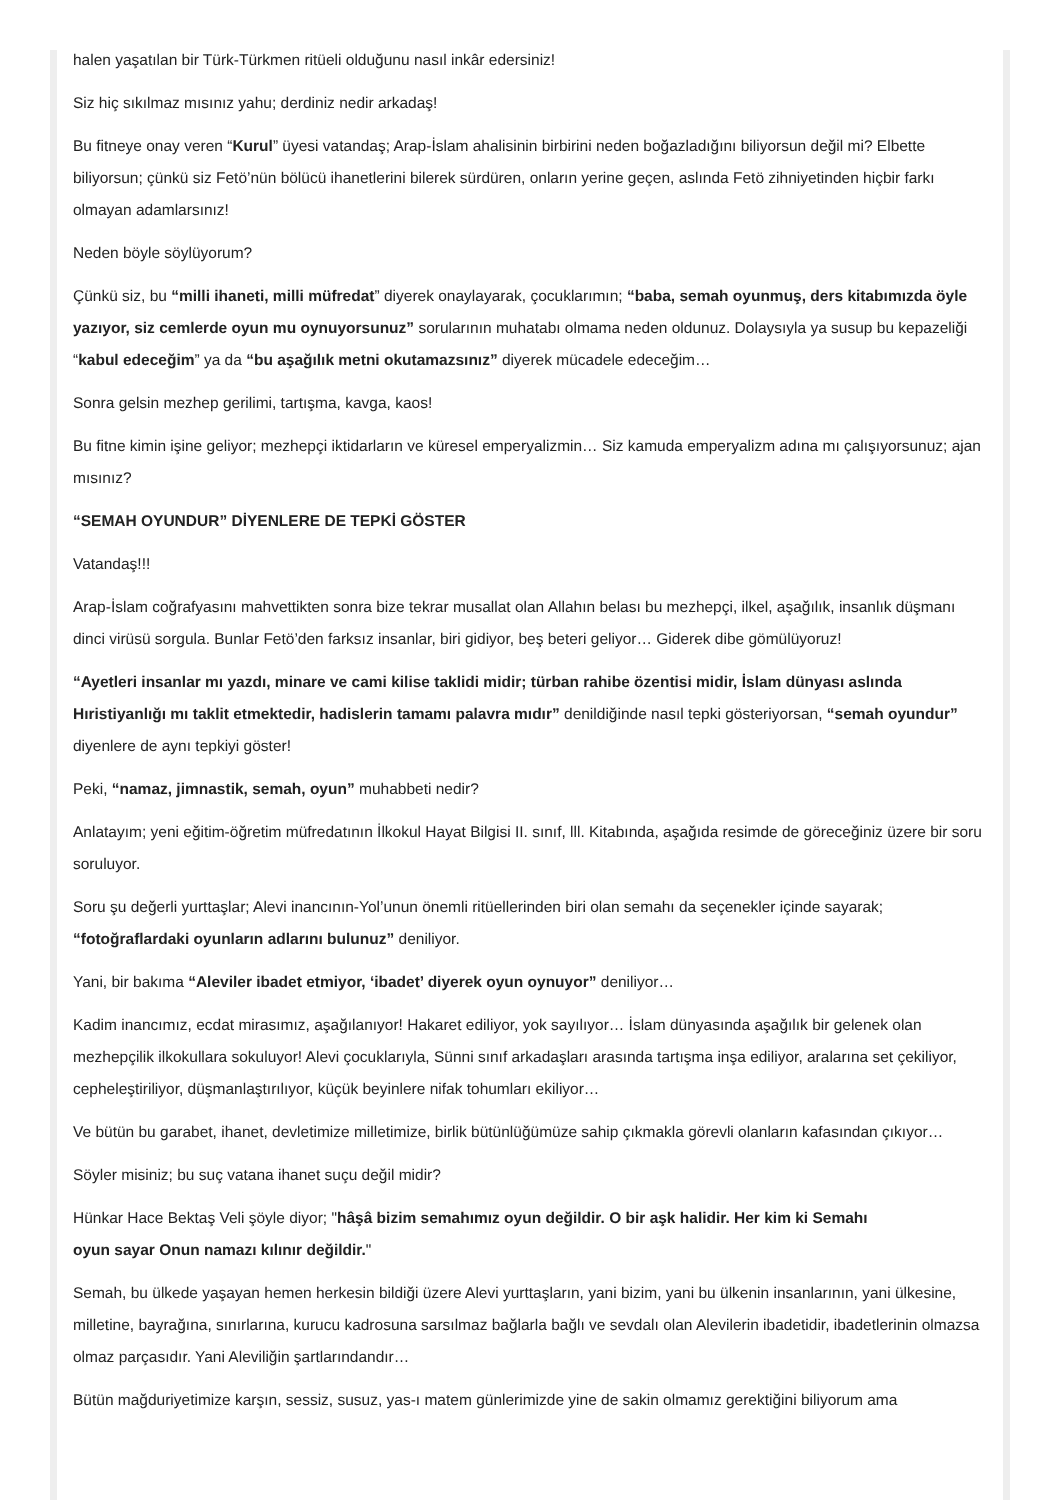halen yaşatılan bir Türk-Türkmen ritüeli olduğunu nasıl inkâr edersiniz!
Siz hiç sıkılmaz mısınız yahu; derdiniz nedir arkadaş!
Bu fitneye onay veren “Kurul” üyesi vatandaş; Arap-İslam ahalisinin birbirini neden boğazladığını biliyorsun değil mi? Elbette biliyorsun; çünkü siz Fetö’nün bölücü ihanetlerini bilerek sürdüren, onların yerine geçen, aslında Fetö zihniyetinden hiçbir farkı olmayan adamlarsınız!
Neden böyle söylüyorum?
Çünkü siz, bu “milli ihaneti, milli müfredat” diyerek onaylayarak, çocuklarımın; “baba, semah oyunmuş, ders kitabımızda öyle yazıyor, siz cemlerde oyun mu oynuyorsunuz” sorularının muhatabı olmama neden oldunuz. Dolaysıyla ya susup bu kepazeliği “kabul edeceğim” ya da “bu aşağılık metni okutamazsınız” diyerek mücadele edeceğim…
Sonra gelsin mezhep gerilimi, tartışma, kavga, kaos!
Bu fitne kimin işine geliyor; mezhepçi iktidarların ve küresel emperyalizmin… Siz kamuda emperyalizm adına mı çalışıyorsunuz; ajan mısınız?
“SEMAH OYUNDUR” DİYENLERE DE TEPKİ GÖSTER
Vatandaş!!!
Arap-İslam coğrafyasını mahvettikten sonra bize tekrar musallat olan Allahın belası bu mezhepçi, ilkel, aşağılık, insanlık düşmanı dinci virüsü sorgula. Bunlar Fetö’den farksız insanlar, biri gidiyor, beş beteri geliyor… Giderek dibe gömülüyoruz!
“Ayetleri insanlar mı yazdı, minare ve cami kilise taklidi midir; türban rahibe özentisi midir, İslam dünyası aslında Hıristiyanlığı mı taklit etmektedir, hadislerin tamamı palavra mıdır” denildiğinde nasıl tepki gösteriyorsan, “semah oyundur” diyenlere de aynı tepkiyi göster!
Peki, “namaz, jimnastik, semah, oyun” muhabbeti nedir?
Anlatayım; yeni eğitim-öğretim müfredatının İlkokul Hayat Bilgisi II. sınıf, lll. Kitabında, aşağıda resimde de göreceğiniz üzere bir soru soruluyor.
Soru şu değerli yurttaşlar; Alevi inancının-Yol’unun önemli ritüellerinden biri olan semahı da seçenekler içinde sayarak; “fotoğraflardaki oyunların adlarını bulunuz” deniliyor.
Yani, bir bakıma “Aleviler ibadet etmiyor, ‘ibadet’ diyerek oyun oynuyor” deniliyor…
Kadim inancımız, ecdat mirasımız, aşağılanıyor! Hakaret ediliyor, yok sayılıyor… İslam dünyasında aşağılık bir gelenek olan mezhepçilik ilkokullara sokuluyor! Alevi çocuklarıyla, Sünni sınıf arkadaşları arasında tartışma inşa ediliyor, aralarına set çekiliyor, cepheleştiriliyor, düşmanlaştırılıyor, küçük beyinlere nifak tohumları ekiliyor…
Ve bütün bu garabet, ihanet, devletimize milletimize, birlik bütünlüğümüze sahip çıkmakla görevli olanların kafasından çıkıyor…
Söyler misiniz; bu suç vatana ihanet suçu değil midir?
Hünkar Hace Bektaş Veli şöyle diyor; "hâşâ bizim semahımız oyun değildir. O bir aşk halidir. Her kim ki Semahı
oyun sayar Onun namazı kılınır değildir."
Semah, bu ülkede yaşayan hemen herkesin bildiği üzere Alevi yurttaşların, yani bizim, yani bu ülkenin insanlarının, yani ülkesine, milletine, bayrağına, sınırlarına, kurucu kadrosuna sarsılmaz bağlarla bağlı ve sevdalı olan Alevilerin ibadetidir, ibadetlerinin olmazsa olmaz parçasıdır. Yani Aleviliğin şartlarındandır…
Bütün mağduriyetimize karşın, sessiz, susuz, yas-ı matem günlerimizde yine de sakin olmamız gerektiğini biliyorum ama